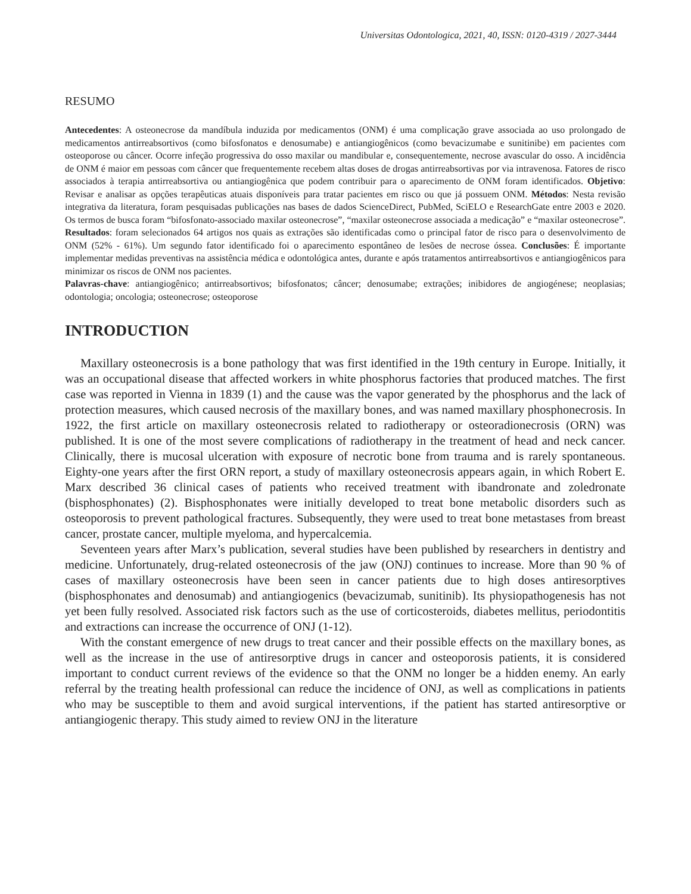Universitas Odontologica, 2021, 40, ISSN: 0120-4319 / 2027-3444
RESUMO
Antecedentes: A osteonecrose da mandíbula induzida por medicamentos (ONM) é uma complicação grave associada ao uso prolongado de medicamentos antirreabsortivos (como bifosfonatos e denosumabe) e antiangiogênicos (como bevacizumabe e sunitinibe) em pacientes com osteoporose ou câncer. Ocorre infeção progressiva do osso maxilar ou mandibular e, consequentemente, necrose avascular do osso. A incidência de ONM é maior em pessoas com câncer que frequentemente recebem altas doses de drogas antirreabsortivas por via intravenosa. Fatores de risco associados à terapia antirreabsortiva ou antiangiogênica que podem contribuir para o aparecimento de ONM foram identificados. Objetivo: Revisar e analisar as opções terapêuticas atuais disponíveis para tratar pacientes em risco ou que já possuem ONM. Métodos: Nesta revisão integrativa da literatura, foram pesquisadas publicações nas bases de dados ScienceDirect, PubMed, SciELO e ResearchGate entre 2003 e 2020. Os termos de busca foram “bifosfonato-associado maxilar osteonecrose”, “maxilar osteonecrose associada a medicação” e “maxilar osteonecrose”. Resultados: foram selecionados 64 artigos nos quais as extrações são identificadas como o principal fator de risco para o desenvolvimento de ONM (52% - 61%). Um segundo fator identificado foi o aparecimento espontâneo de lesões de necrose óssea. Conclusões: É importante implementar medidas preventivas na assistência médica e odontológica antes, durante e após tratamentos antirreabsortivos e antiangiogênicos para minimizar os riscos de ONM nos pacientes.
Palavras-chave: antiangiogênico; antirreabsortivos; bifosfonatos; câncer; denosumabe; extrações; inibidores de angiogénese; neoplasias; odontologia; oncologia; osteonecrose; osteoporose
INTRODUCTION
Maxillary osteonecrosis is a bone pathology that was first identified in the 19th century in Europe. Initially, it was an occupational disease that affected workers in white phosphorus factories that produced matches. The first case was reported in Vienna in 1839 (1) and the cause was the vapor generated by the phosphorus and the lack of protection measures, which caused necrosis of the maxillary bones, and was named maxillary phosphonecrosis. In 1922, the first article on maxillary osteonecrosis related to radiotherapy or osteoradionecrosis (ORN) was published. It is one of the most severe complications of radiotherapy in the treatment of head and neck cancer. Clinically, there is mucosal ulceration with exposure of necrotic bone from trauma and is rarely spontaneous. Eighty-one years after the first ORN report, a study of maxillary osteonecrosis appears again, in which Robert E. Marx described 36 clinical cases of patients who received treatment with ibandronate and zoledronate (bisphosphonates) (2). Bisphosphonates were initially developed to treat bone metabolic disorders such as osteoporosis to prevent pathological fractures. Subsequently, they were used to treat bone metastases from breast cancer, prostate cancer, multiple myeloma, and hypercalcemia.
Seventeen years after Marx’s publication, several studies have been published by researchers in dentistry and medicine. Unfortunately, drug-related osteonecrosis of the jaw (ONJ) continues to increase. More than 90 % of cases of maxillary osteonecrosis have been seen in cancer patients due to high doses antiresorptives (bisphosphonates and denosumab) and antiangiogenics (bevacizumab, sunitinib). Its physiopathogenesis has not yet been fully resolved. Associated risk factors such as the use of corticosteroids, diabetes mellitus, periodontitis and extractions can increase the occurrence of ONJ (1-12).
With the constant emergence of new drugs to treat cancer and their possible effects on the maxillary bones, as well as the increase in the use of antiresorptive drugs in cancer and osteoporosis patients, it is considered important to conduct current reviews of the evidence so that the ONM no longer be a hidden enemy. An early referral by the treating health professional can reduce the incidence of ONJ, as well as complications in patients who may be susceptible to them and avoid surgical interventions, if the patient has started antiresorptive or antiangiogenic therapy. This study aimed to review ONJ in the literature